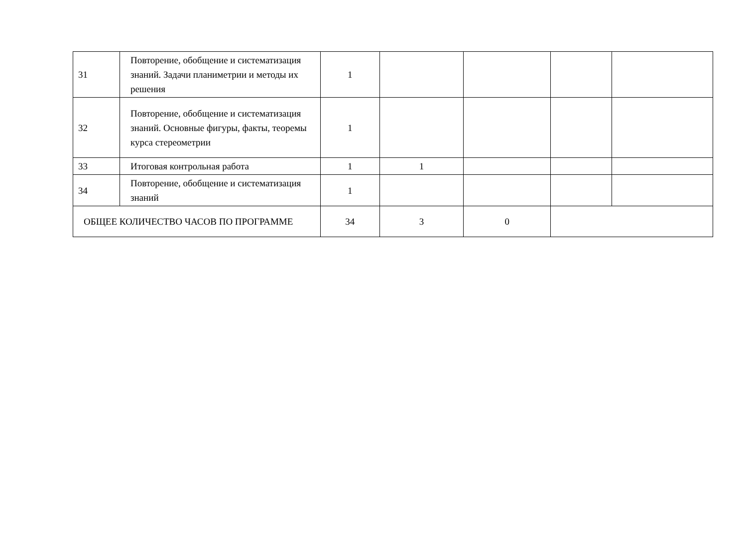| 31 | Повторение, обобщение и систематизация знаний. Задачи планиметрии и методы их решения | 1 | | | | |
| 32 | Повторение, обобщение и систематизация знаний. Основные фигуры, факты, теоремы курса стереометрии | 1 | | | | |
| 33 | Итоговая контрольная работа | 1 | 1 | | | |
| 34 | Повторение, обобщение и систематизация знаний | 1 | | | | |
| ОБЩЕЕ КОЛИЧЕСТВО ЧАСОВ ПО ПРОГРАММЕ | | 34 | 3 | 0 | | |